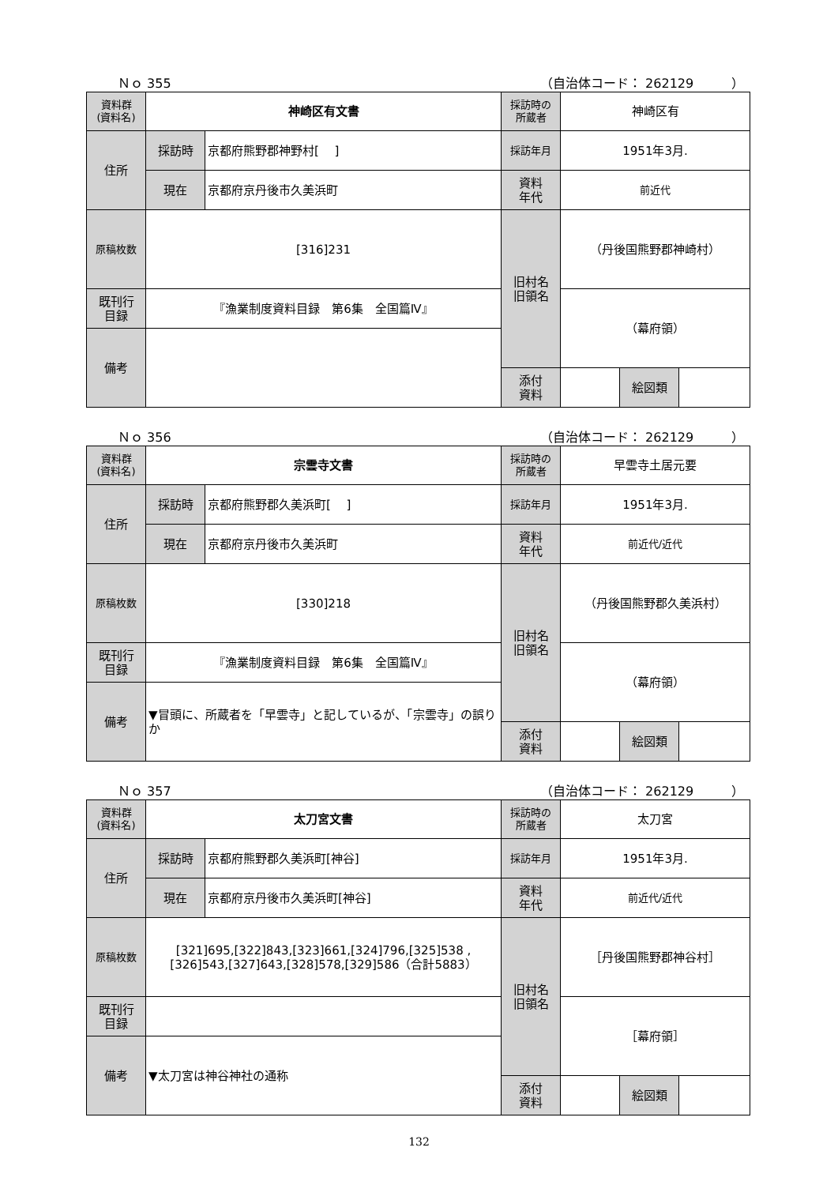Ｎｏ 355 （自治体コード： 262129　　　）
| 資料群 (資料名) | 神崎区有文書 | | 採訪時の 所蔵者 | 神崎区有 | | |
| 住所 | 採訪時 | 京都府熊野郡神野村[ ] | 採訪年月 | 1951年3月. | | |
| | 現在 | 京都府京丹後市久美浜町 | 資料 年代 | 前近代 | | |
| 原稿枚数 | [316]231 | | 旧村名 旧領名 | （丹後国熊野郡神崎村） | | |
| 既刊行 目録 | 『漁業制度資料目録 第6集 全国篇Ⅳ』 | | | （幕府領） | | |
| 備考 | | | | | | |
| | | | 添付 資料 | | 絵図類 | |
Ｎｏ 356 （自治体コード： 262129　　　）
| 資料群 (資料名) | 宗雲寺文書 | | 採訪時の 所蔵者 | 早雲寺土居元要 | | |
| 住所 | 採訪時 | 京都府熊野郡久美浜町[ ] | 採訪年月 | 1951年3月. | | |
| | 現在 | 京都府京丹後市久美浜町 | 資料 年代 | 前近代/近代 | | |
| 原稿枚数 | [330]218 | | 旧村名 旧領名 | （丹後国熊野郡久美浜村） | | |
| 既刊行 目録 | 『漁業制度資料目録 第6集 全国篇Ⅳ』 | | | （幕府領） | | |
| 備考 | ▼冒頭に、所蔵者を「早雲寺」と記しているが、「宗雲寺」の誤りか | | | | | |
| | | | 添付 資料 | | 絵図類 | |
Ｎｏ 357 （自治体コード： 262129　　　）
| 資料群 (資料名) | 太刀宮文書 | | 採訪時の 所蔵者 | 太刀宮 | | |
| 住所 | 採訪時 | 京都府熊野郡久美浜町[神谷] | 採訪年月 | 1951年3月. | | |
| | 現在 | 京都府京丹後市久美浜町[神谷] | 資料 年代 | 前近代/近代 | | |
| 原稿枚数 | [321]695,[322]843,[323]661,[324]796,[325]538 ,[326]543,[327]643,[328]578,[329]586（合計5883） | | 旧村名 旧領名 | ［丹後国熊野郡神谷村］ | | |
| 既刊行 目録 | | | | ［幕府領］ | | |
| 備考 | ▼太刀宮は神谷神社の通称 | | | | | |
| | | | 添付 資料 | | 絵図類 | |
132